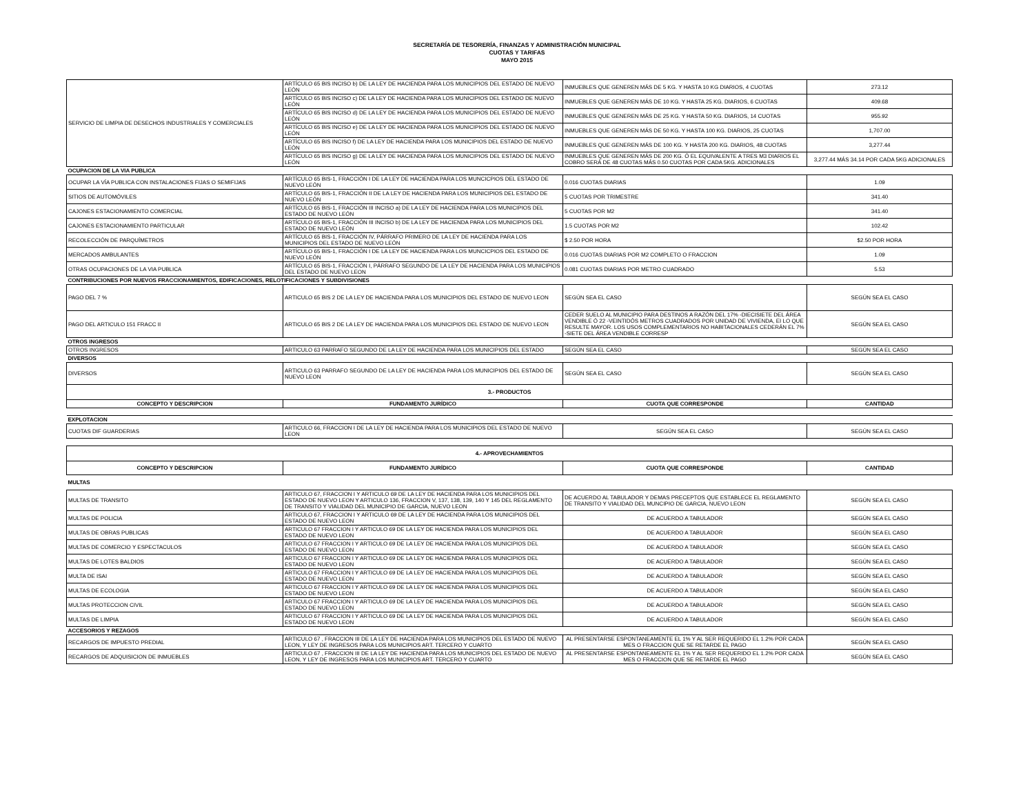SECRETARÍA DE TESORERÍA, FINANZAS Y ADMINISTRACIÓN MUNICIPAL
CUOTAS Y TARIFAS
MAYO 2015
| SERVICIO DE LIMPIA DE DESECHOS INDUSTRIALES Y COMERCIALES | ARTÍCULO 65 BIS INCISO b) DE LA LEY DE HACIENDA PARA LOS MUNICIPIOS DEL ESTADO DE NUEVO LEÓN | INMUEBLES QUE GENEREN MÁS DE 5 KG. Y HASTA 10 KG DIARIOS, 4 CUOTAS | 273.12 |
| | ARTÍCULO 65 BIS INCISO c) DE LA LEY DE HACIENDA PARA LOS MUNICIPIOS DEL ESTADO DE NUEVO LEÓN | INMUEBLES QUE GENEREN MÁS DE 10 KG. Y HASTA 25 KG. DIARIOS, 6 CUOTAS | 409.68 |
| | ARTÍCULO 65 BIS INCISO d) DE LA LEY DE HACIENDA PARA LOS MUNICIPIOS DEL ESTADO DE NUEVO LEÓN | INMUEBLES QUE GENEREN MÁS DE 25 KG. Y HASTA 50 KG. DIARIOS, 14 CUOTAS | 955.92 |
| | ARTÍCULO 65 BIS INCISO e) DE LA LEY DE HACIENDA PARA LOS MUNICIPIOS DEL ESTADO DE NUEVO LEÓN | INMUEBLES QUE GENEREN MÁS DE 50 KG. Y HASTA 100 KG. DIARIOS, 25 CUOTAS | 1,707.00 |
| | ARTÍCULO 65 BIS INCISO f) DE LA LEY DE HACIENDA PARA LOS MUNICIPIOS DEL ESTADO DE NUEVO LEÓN | INMUEBLES QUE GENEREN MÁS DE 100 KG. Y HASTA 200 KG. DIARIOS, 48 CUOTAS | 3,277.44 |
| | ARTÍCULO 65 BIS INCISO g) DE LA LEY DE HACIENDA PARA LOS MUNICIPIOS DEL ESTADO DE NUEVO LEÓN | INMUEBLES QUE GENEREN MÁS DE 200 KG. Ó EL EQUIVALENTE A TRES M3 DIARIOS EL COBRO SERÁ DE 48 CUOTAS MÁS 0.50 CUOTAS POR CADA 5KG. ADICIONALES | 3,277.44 MÁS 34.14 POR CADA 5KG ADICIONALES |
| OCUPACION DE LA VIA PUBLICA | | | |
| OCUPAR LA VÍA PUBLICA CON INSTALACIONES FIJAS O SEMIFIJAS | ARTÍCULO 65 BIS-1, FRACCIÓN I DE LA LEY DE HACIENDA PARA LOS MUNCICPIOS DEL ESTADO DE NUEVO LEÓN | 0.016 CUOTAS DIARIAS | 1.09 |
| SITIOS DE AUTOMÓVILES | ARTÍCULO 65 BIS-1, FRACCIÓN II DE LA LEY DE HACIENDA PARA LOS MUNICIPIOS DEL ESTADO DE NUEVO LEÓN | 5 CUOTAS POR TRIMESTRE | 341.40 |
| CAJONES ESTACIONAMIENTO COMERCIAL | ARTÍCULO 65 BIS-1, FRACCIÓN III INCISO a) DE LA LEY DE HACIENDA PARA LOS MUNICIPIOS DEL ESTADO DE NUEVO LEÓN | 5 CUOTAS POR M2 | 341.40 |
| CAJONES ESTACIONAMIENTO PARTICULAR | ARTÍCULO 65 BIS-1, FRACCIÓN III INCISO b) DE LA LEY DE HACIENDA PARA LOS MUNICIPIOS DEL ESTADO DE NUEVO LEÓN | 1.5 CUOTAS POR M2 | 102.42 |
| RECOLECCIÓN DE PARQUÍMETROS | ARTÍCULO 65 BIS-1, FRACCIÓN IV, PÁRRAFO PRIMERO DE LA LEY DE HACIENDA PARA LOS MUNICIPIOS DEL ESTADO DE NUEVO LEÓN | $ 2.50 POR HORA | $2.50 POR HORA |
| MERCADOS AMBULANTES | ARTÍCULO 65 BIS-1, FRACCIÓN I DE LA LEY DE HACIENDA PARA LOS MUNCICPIOS DEL ESTADO DE NUEVO LEÓN | 0.016 CUOTAS DIARIAS POR M2 COMPLETO O FRACCION | 1.09 |
| OTRAS OCUPACIONES DE LA VIA PUBLICA | ARTÍCULO 65 BIS-1, FRACCIÓN I, PÁRRAFO SEGUNDO DE LA LEY DE HACIENDA PARA LOS MUNICIPIOS DEL ESTADO DE NUEVO LEON | 0.081 CUOTAS DIARIAS POR METRO CUADRADO | 5.53 |
| CONTRIBUCIONES POR NUEVOS FRACCIONAMIENTOS, EDIFICACIONES, RELOTIFICACIONES Y SUBDIVISIONES | | | |
| PAGO DEL 7 % | ARTICULO 65 BIS 2 DE LA LEY DE HACIENDA PARA LOS MUNICIPIOS DEL ESTADO DE NUEVO LEON | SEGÚN SEA EL CASO | SEGÚN SEA EL CASO |
| PAGO DEL ARTICULO 151 FRACC II | ARTICULO 65 BIS 2 DE LA LEY DE HACIENDA PARA LOS MUNICIPIOS DEL ESTADO DE NUEVO LEON | CEDER SUELO AL MUNICIPIO PARA DESTINOS A RAZÓN DEL 17% -DIECISIETE DEL ÁREA VENDIBLE Ó 22 -VEINTIDÓS METROS CUADRADOS POR UNIDAD DE VIVIENDA, EI LO QUE RESULTE MAYOR. LOS USOS COMPLEMENTARIOS NO HABITACIONALES CEDERÁN EL 7% -SIETE DEL ÁREA VENDIBLE CORRESP | SEGÚN SEA EL CASO |
| OTROS INGRESOS | | | |
| OTROS INGRESOS | ARTICULO 63 PARRAFO SEGUNDO DE LA LEY DE HACIENDA PARA LOS MUNICIPIOS DEL ESTADO | SEGÚN SEA EL CASO | SEGÚN SEA EL CASO |
| DIVERSOS | | | |
| DIVERSOS | ARTICULO 63 PARRAFO SEGUNDO DE LA LEY DE HACIENDA PARA LOS MUNICIPIOS DEL ESTADO DE NUEVO LEON | SEGÚN SEA EL CASO | SEGÚN SEA EL CASO |
| 3.- PRODUCTOS | | | |
| CONCEPTO Y DESCRIPCION | FUNDAMENTO JURÍDICO | CUOTA QUE CORRESPONDE | CANTIDAD |
| EXPLOTACION | | | |
| CUOTAS DIF GUARDERIAS | ARTICULO 66, FRACCION I DE LA LEY DE HACIENDA PARA LOS MUNICIPIOS DEL ESTADO DE NUEVO LEON | SEGÚN SEA EL CASO | SEGÚN SEA EL CASO |
| 4.- APROVECHAMIENTOS | | | |
| CONCEPTO Y DESCRIPCION | FUNDAMENTO JURÍDICO | CUOTA QUE CORRESPONDE | CANTIDAD |
| MULTAS | | | |
| MULTAS DE TRANSITO | ARTICULO 67, FRACCION I Y ARTICULO 69 DE LA LEY DE HACIENDA PARA LOS MUNICIPIOS DEL ESTADO DE NUEVO LEON Y ARTICULO 136, FRACCION V, 137, 138, 139, 140 Y 145 DEL REGLAMENTO DE TRANSITO Y VIALIDAD DEL MUNICIPIO DE GARCIA, NUEVO LEON | DE ACUERDO AL TABULADOR Y DEMAS PRECEPTOS QUE ESTABLECE EL REGLAMENTO DE TRANSITO Y VIALIDAD DEL MUNCIPIO DE GARCIA, NUEVO LEON | SEGÚN SEA EL CASO |
| MULTAS DE POLICIA | ARTICULO 67, FRACCION I Y ARTICULO 69 DE LA LEY DE HACIENDA PARA LOS MUNICIPIOS DEL ESTADO DE NUEVO LEON | DE ACUERDO A TABULADOR | SEGÚN SEA EL CASO |
| MULTAS DE OBRAS PUBLICAS | ARTICULO 67 FRACCION I Y ARTICULO 69 DE LA LEY DE HACIENDA PARA LOS MUNICIPIOS DEL ESTADO DE NUEVO LEON | DE ACUERDO A TABULADOR | SEGÚN SEA EL CASO |
| MULTAS DE COMERCIO Y ESPECTACULOS | ARTICULO 67 FRACCION I Y ARTICULO 69 DE LA LEY DE HACIENDA PARA LOS MUNICIPIOS DEL ESTADO DE NUEVO LEON | DE ACUERDO A TABULADOR | SEGÚN SEA EL CASO |
| MULTAS DE LOTES BALDIOS | ARTICULO 67 FRACCION I Y ARTICULO 69 DE LA LEY DE HACIENDA PARA LOS MUNICIPIOS DEL ESTADO DE NUEVO LEON | DE ACUERDO A TABULADOR | SEGÚN SEA EL CASO |
| MULTA DE ISAI | ARTICULO 67 FRACCION I Y ARTICULO 69 DE LA LEY DE HACIENDA PARA LOS MUNICIPIOS DEL ESTADO DE NUEVO LEON | DE ACUERDO A TABULADOR | SEGÚN SEA EL CASO |
| MULTAS DE ECOLOGIA | ARTICULO 67 FRACCION I Y ARTICULO 69 DE LA LEY DE HACIENDA PARA LOS MUNICIPIOS DEL ESTADO DE NUEVO LEON | DE ACUERDO A TABULADOR | SEGÚN SEA EL CASO |
| MULTAS PROTECCION CIVIL | ARTICULO 67 FRACCION I Y ARTICULO 69 DE LA LEY DE HACIENDA PARA LOS MUNICIPIOS DEL ESTADO DE NUEVO LEON | DE ACUERDO A TABULADOR | SEGÚN SEA EL CASO |
| MULTAS DE LIMPIA | ARTICULO 67 FRACCION I Y ARTICULO 69 DE LA LEY DE HACIENDA PARA LOS MUNICIPIOS DEL ESTADO DE NUEVO LEON | DE ACUERDO A TABULADOR | SEGÚN SEA EL CASO |
| ACCESORIOS Y REZAGOS | | | |
| RECARGOS DE IMPUESTO PREDIAL | ARTICULO 67 , FRACCION III DE LA LEY DE HACIENDA PARA LOS MUNICIPIOS DEL ESTADO DE NUEVO LEON, Y LEY DE INGRESOS PARA LOS MUNICIPIOS ART. TERCERO Y CUARTO | AL PRESENTARSE ESPONTANEAMENTE EL 1% Y AL SER REQUERIDO EL 1.2% POR CADA MES O FRACCION QUE SE RETARDE EL PAGO | SEGÚN SEA EL CASO |
| RECARGOS DE ADQUISICION DE INMUEBLES | ARTICULO 67 , FRACCION III DE LA LEY DE HACIENDA PARA LOS MUNICIPIOS DEL ESTADO DE NUEVO LEON, Y LEY DE INGRESOS PARA LOS MUNICIPIOS ART. TERCERO Y CUARTO | AL PRESENTARSE ESPONTANEAMENTE EL 1% Y AL SER REQUERIDO EL 1.2% POR CADA MES O FRACCION QUE SE RETARDE EL PAGO | SEGÚN SEA EL CASO |